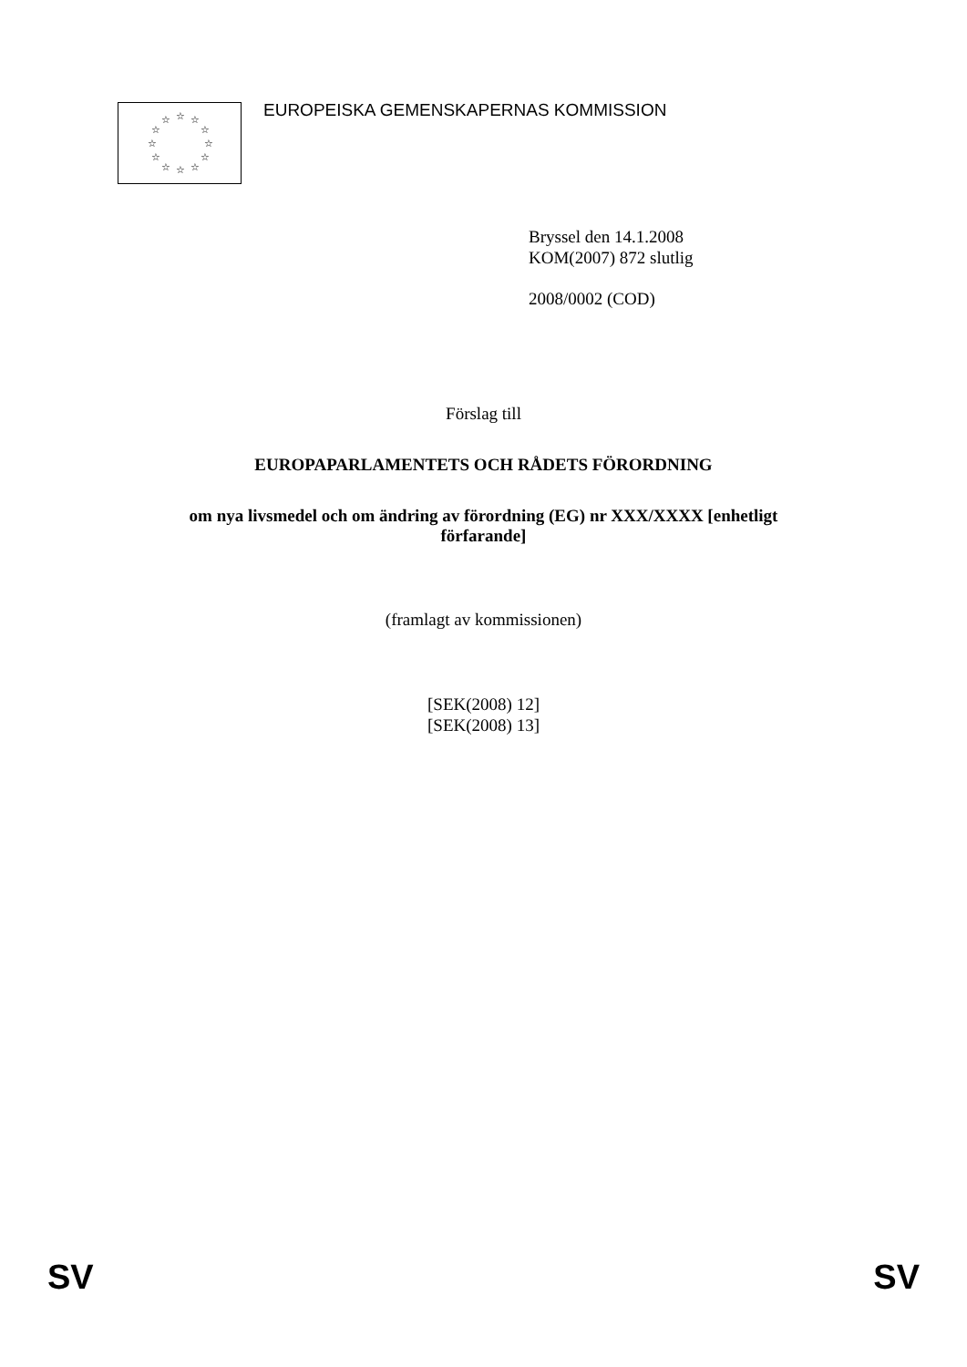☆ ☆ ☆
☆ ☆
☆ ☆
☆ ☆
☆ ☆ ☆
EUROPEISKA GEMENSKAPERNAS KOMMISSION
Bryssel den 14.1.2008
KOM(2007) 872 slutlig
2008/0002 (COD)
Förslag till
EUROPAPARLAMENTETS OCH RÅDETS FÖRORDNING
om nya livsmedel och om ändring av förordning (EG) nr XXX/XXXX [enhetligt
förfarande]
(framlagt av kommissionen)
[SEK(2008) 12]
[SEK(2008) 13]
SV SV